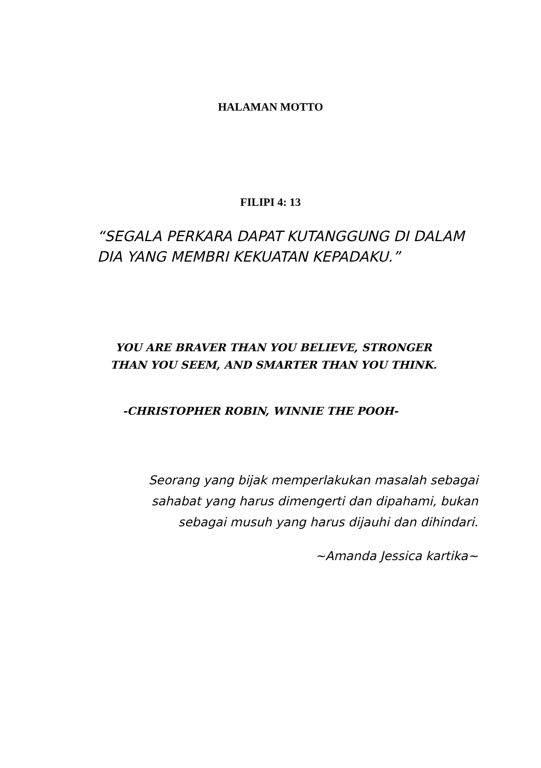HALAMAN MOTTO
FILIPI 4: 13
“SEGALA PERKARA DAPAT KUTANGGUNG DI DALAM DIA YANG MEMBRI KEKUATAN KEPADAKU.”
YOU ARE BRAVER THAN YOU BELIEVE, STRONGER THAN YOU SEEM, AND SMARTER THAN YOU THINK.
-CHRISTOPHER ROBIN, WINNIE THE POOH-
Seorang yang bijak memperlakukan masalah sebagai sahabat yang harus dimengerti dan dipahami, bukan sebagai musuh yang harus dijauhi dan dihindari.
~Amanda Jessica kartika~